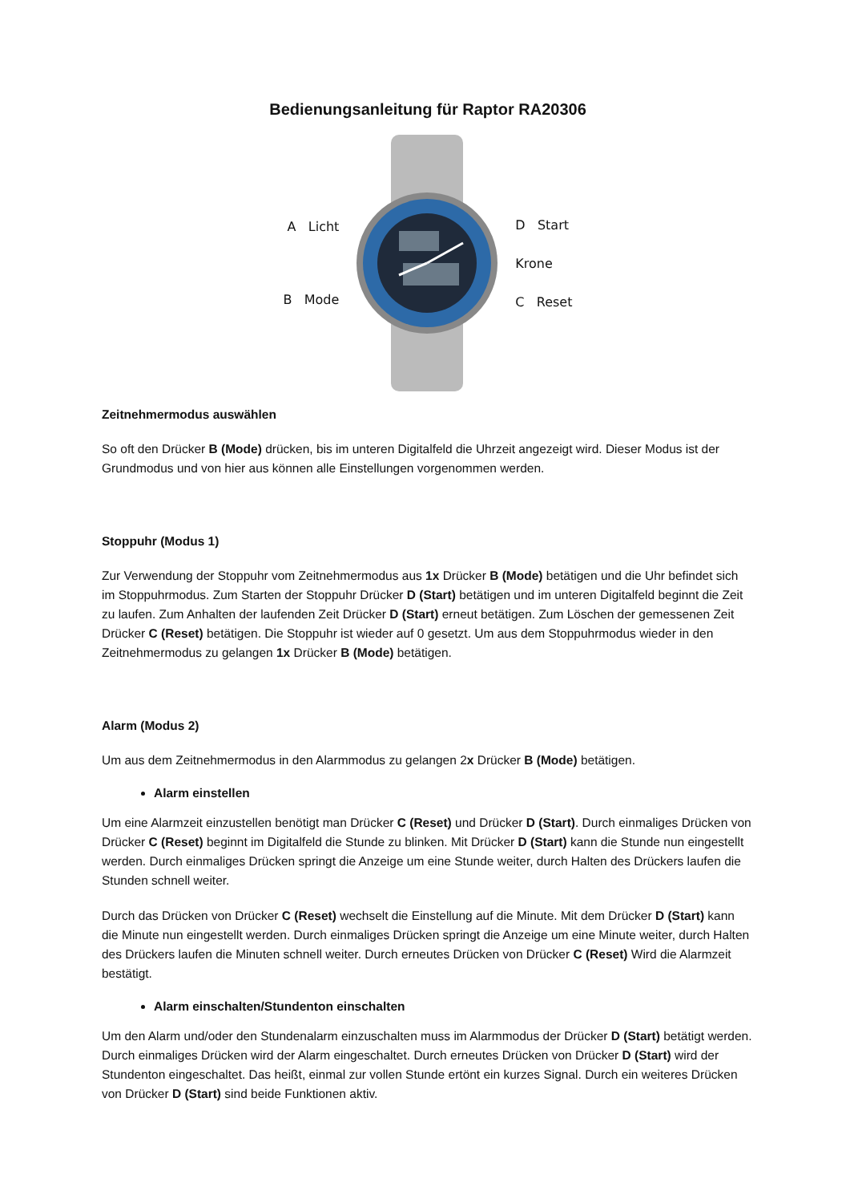Bedienungsanleitung für Raptor RA20306
A Licht
B Mode
D Start
Krone
C Reset
Zeitnehmermodus auswählen
So oft den Drücker B (Mode) drücken, bis im unteren Digitalfeld die Uhrzeit angezeigt wird. Dieser Modus ist der Grundmodus und von hier aus können alle Einstellungen vorgenommen werden.
Stoppuhr (Modus 1)
Zur Verwendung der Stoppuhr vom Zeitnehmermodus aus 1x Drücker B (Mode) betätigen und die Uhr befindet sich im Stoppuhrmodus. Zum Starten der Stoppuhr Drücker D (Start) betätigen und im unteren Digitalfeld beginnt die Zeit zu laufen. Zum Anhalten der laufenden Zeit Drücker D (Start) erneut betätigen. Zum Löschen der gemessenen Zeit Drücker C (Reset) betätigen. Die Stoppuhr ist wieder auf 0 gesetzt. Um aus dem Stoppuhrmodus wieder in den Zeitnehmermodus zu gelangen 1x Drücker B (Mode) betätigen.
Alarm (Modus 2)
Um aus dem Zeitnehmermodus in den Alarmmodus zu gelangen 2x Drücker B (Mode) betätigen.
Alarm einstellen
Um eine Alarmzeit einzustellen benötigt man Drücker C (Reset) und Drücker D (Start). Durch einmaliges Drücken von Drücker C (Reset) beginnt im Digitalfeld die Stunde zu blinken. Mit Drücker D (Start) kann die Stunde nun eingestellt werden. Durch einmaliges Drücken springt die Anzeige um eine Stunde weiter, durch Halten des Drückers laufen die Stunden schnell weiter.
Durch das Drücken von Drücker C (Reset) wechselt die Einstellung auf die Minute. Mit dem Drücker D (Start) kann die Minute nun eingestellt werden. Durch einmaliges Drücken springt die Anzeige um eine Minute weiter, durch Halten des Drückers laufen die Minuten schnell weiter. Durch erneutes Drücken von Drücker C (Reset) Wird die Alarmzeit bestätigt.
Alarm einschalten/Stundenton einschalten
Um den Alarm und/oder den Stundenalarm einzuschalten muss im Alarmmodus der Drücker D (Start) betätigt werden. Durch einmaliges Drücken wird der Alarm eingeschaltet. Durch erneutes Drücken von Drücker D (Start) wird der Stundenton eingeschaltet. Das heißt, einmal zur vollen Stunde ertönt ein kurzes Signal. Durch ein weiteres Drücken von Drücker D (Start) sind beide Funktionen aktiv.